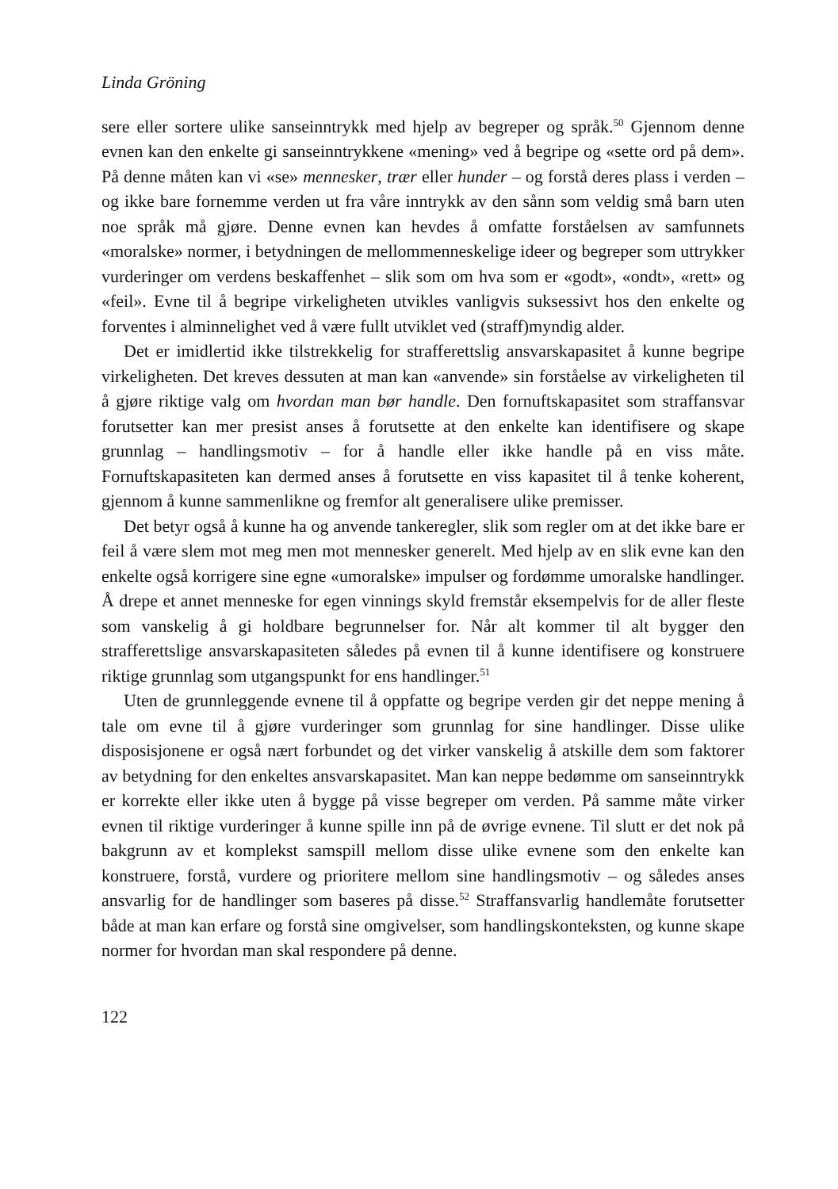Linda Gröning
sere eller sortere ulike sanseinntrykk med hjelp av begreper og språk.<sup>50</sup> Gjennom denne evnen kan den enkelte gi sanseinntrykkene «mening» ved å begripe og «sette ord på dem». På denne måten kan vi «se» mennesker, trær eller hunder – og forstå deres plass i verden – og ikke bare fornemme verden ut fra våre inntrykk av den sånn som veldig små barn uten noe språk må gjøre. Denne evnen kan hevdes å omfatte forståelsen av samfunnets «moralske» normer, i betydningen de mellommenneskelige ideer og begreper som uttrykker vurderinger om verdens beskaffenhet – slik som om hva som er «godt», «ondt», «rett» og «feil». Evne til å begripe virkeligheten utvikles vanligvis suksessivt hos den enkelte og forventes i alminnelighet ved å være fullt utviklet ved (straff)myndig alder.
Det er imidlertid ikke tilstrekkelig for strafferettslig ansvarskapasitet å kunne begripe virkeligheten. Det kreves dessuten at man kan «anvende» sin forståelse av virkeligheten til å gjøre riktige valg om hvordan man bør handle. Den fornuftskapasitet som straffansvar forutsetter kan mer presist anses å forutsette at den enkelte kan identifisere og skape grunnlag – handlingsmotiv – for å handle eller ikke handle på en viss måte. Fornuftskapasiteten kan dermed anses å forutsette en viss kapasitet til å tenke koherent, gjennom å kunne sammenlikne og fremfor alt generalisere ulike premisser.
Det betyr også å kunne ha og anvende tankeregler, slik som regler om at det ikke bare er feil å være slem mot meg men mot mennesker generelt. Med hjelp av en slik evne kan den enkelte også korrigere sine egne «umoralske» impulser og fordømme umoralske handlinger. Å drepe et annet menneske for egen vinnings skyld fremstår eksempelvis for de aller fleste som vanskelig å gi holdbare begrunnelser for. Når alt kommer til alt bygger den strafferettslige ansvarskapasiteten således på evnen til å kunne identifisere og konstruere riktige grunnlag som utgangspunkt for ens handlinger.<sup>51</sup>
Uten de grunnleggende evnene til å oppfatte og begripe verden gir det neppe mening å tale om evne til å gjøre vurderinger som grunnlag for sine handlinger. Disse ulike disposisjonene er også nært forbundet og det virker vanskelig å atskille dem som faktorer av betydning for den enkeltes ansvarskapasitet. Man kan neppe bedømme om sanseinntrykk er korrekte eller ikke uten å bygge på visse begreper om verden. På samme måte virker evnen til riktige vurderinger å kunne spille inn på de øvrige evnene. Til slutt er det nok på bakgrunn av et komplekst samspill mellom disse ulike evnene som den enkelte kan konstruere, forstå, vurdere og prioritere mellom sine handlingsmotiv – og således anses ansvarlig for de handlinger som baseres på disse.<sup>52</sup> Straffansvarlig handlemåte forutsetter både at man kan erfare og forstå sine omgivelser, som handlingskonteksten, og kunne skape normer for hvordan man skal respondere på denne.
122